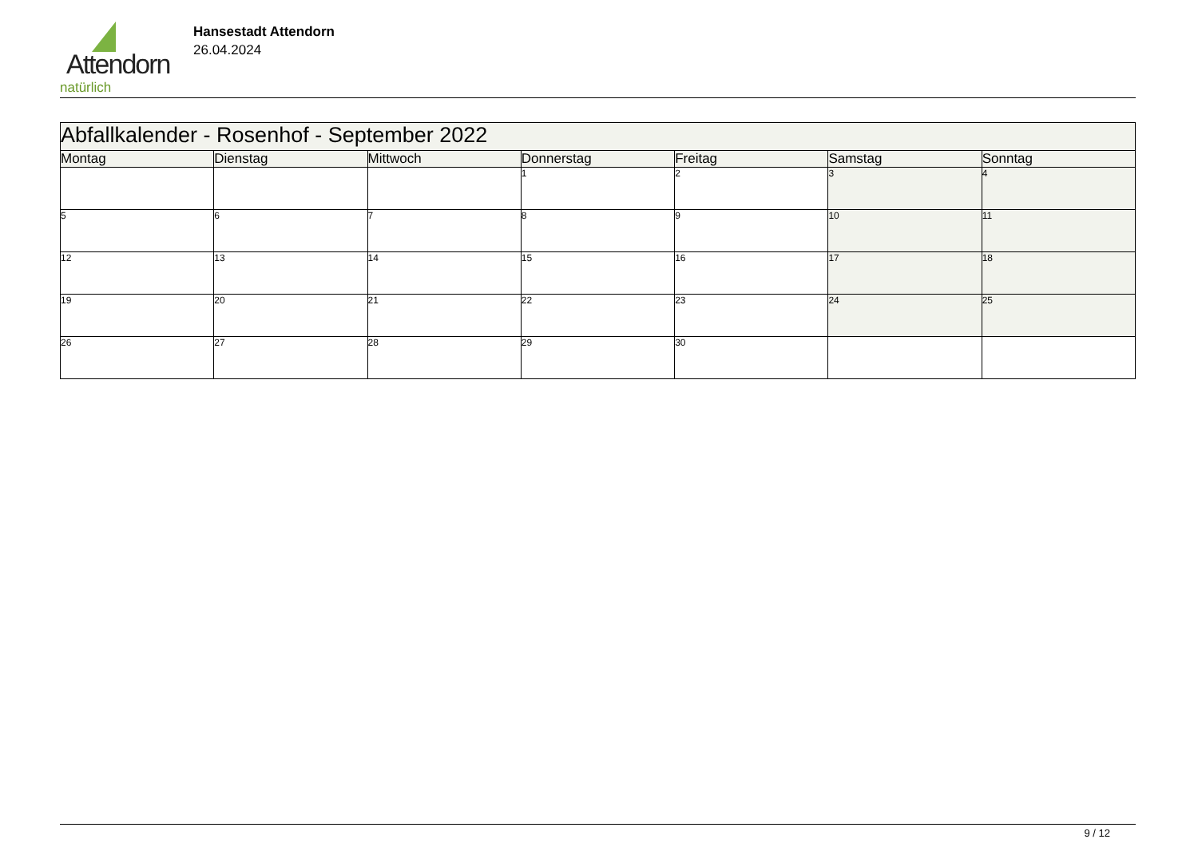Attendorn
natürlich
Hansestadt Attendorn
26.04.2024
| Abfallkalender - Rosenhof - September 2022 | | | | | | |
| --- | --- | --- | --- | --- | --- | --- |
| Montag | Dienstag | Mittwoch | Donnerstag | Freitag | Samstag | Sonntag |
| | | | 1 | 2 | 3 | 4 |
| 5 | 6 | 7 | 8 | 9 | 10 | 11 |
| 12 | 13 | 14 | 15 | 16 | 17 | 18 |
| 19 | 20 | 21 | 22 | 23 | 24 | 25 |
| 26 | 27 | 28 | 29 | 30 | | |
9 / 12